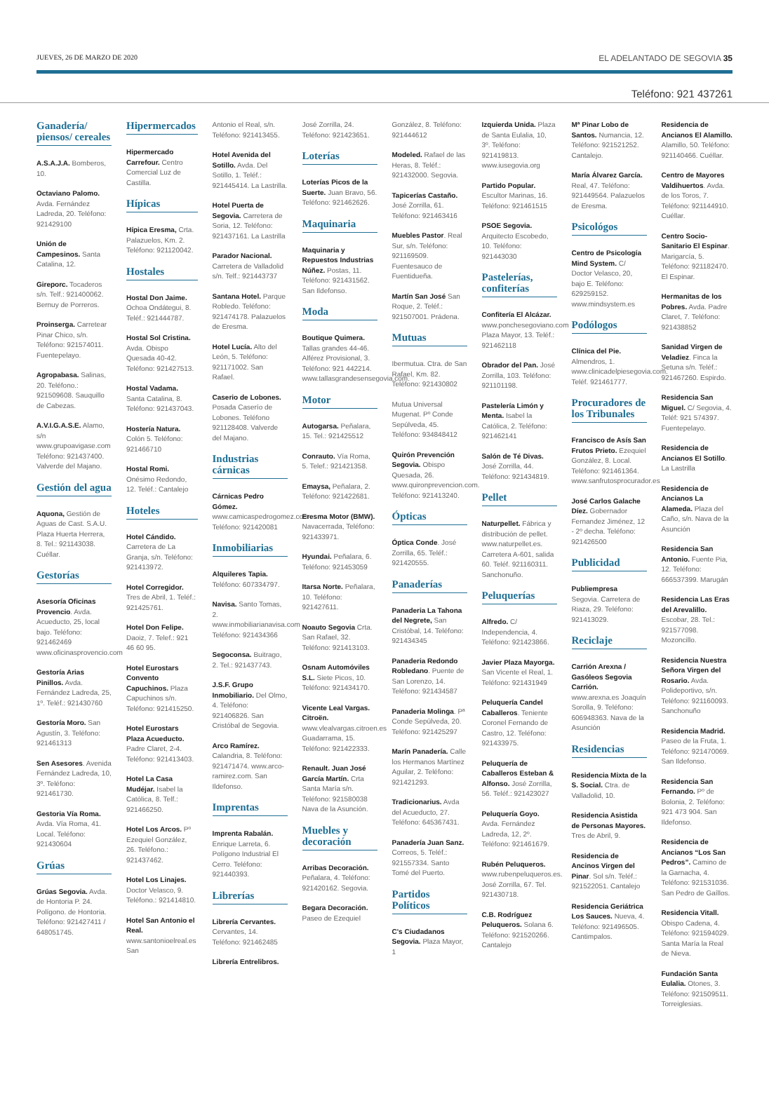JUEVES, 26 DE MARZO DE 2020 EL ADELANTADO DE SEGOVIA 35
Teléfono: 921 437261
Ganadería/ piensos/ cereales
A.S.A.J.A. Bomberos, 10.
Octaviano Palomo. Avda. Fernández Ladreda, 20. Teléfono: 921429100
Unión de Campesinos. Santa Catalina, 12.
Gireporc. Tocaderos s/n. Telf.: 921400062. Bernuy de Porreros.
Proinserga. Carretear Pinar Chico, s/n. Teléfono: 921574011. Fuentepelayo.
Agropabasa. Salinas, 20. Teléfono.: 921509608. Sauquillo de Cabezas.
A.V.I.G.A.S.E. Alamo, s/n www.grupoavigase.com Teléfono: 921437400. Valverde del Majano.
Gestión del agua
Aquona, Gestión de Aguas de Cast. S.A.U. Plaza Huerta Herrera, 8. Tel.: 921143038. Cuéllar.
Gestorías
Asesoría Oficinas Provencio. Avda. Acueducto, 25, local bajo. Teléfono: 921462469 www.oficinasprovencio.com
Gestoría Arias Pinillos. Avda. Fernández Ladreda, 25, 1º. Teléf.: 921430760
Gestoría Moro. San Agustín, 3. Teléfono: 921461313
Sen Asesores. Avenida Fernández Ladreda, 10, 3º. Teléfono: 921461730.
Gestoria Vía Roma. Avda. Vía Roma, 41. Local. Teléfono: 921430604
Grúas
Grúas Segovia. Avda. de Hontoria P. 24. Polígono. de Hontoria. Teléfono: 921427411 / 648051745.
Hipermercados
Hipermercado Carrefour. Centro Comercial Luz de Castilla.
Hípicas
Hípica Eresma, Crta. Palazuelos, Km. 2. Teléfono: 921120042.
Hostales
Hostal Don Jaime. Ochoa Ondátegui, 8. Teléf.: 921444787.
Hostal Sol Cristina. Avda. Obispo Quesada 40-42. Teléfono: 921427513.
Hostal Vadama. Santa Catalina, 8. Teléfono: 921437043.
Hostería Natura. Colón 5. Teléfono: 921466710
Hostal Romi. Onésimo Redondo, 12. Teléf.: Cantalejo
Hoteles
Hotel Cándido. Carretera de La Granja, s/n. Teléfono: 921413972.
Hotel Corregidor. Tres de Abril, 1. Teléf.: 921425761.
Hotel Don Felipe. Daoiz, 7. Telef.: 921 46 60 95.
Hotel Eurostars Convento Capuchinos. Plaza Capuchinos s/n. Teléfono: 921415250.
Hotel Eurostars Plaza Acueducto. Padre Claret, 2-4. Teléfono: 921413403.
Hotel La Casa Mudéjar. Isabel la Católica, 8. Telf.: 921466250.
Hotel Los Arcos. Pº Ezequiel González, 26. Teléfono.: 921437462.
Hotel Los Linajes. Doctor Velasco, 9. Teléfono.: 921414810.
Hotel San Antonio el Real. www.santonioelreal.es San
Antonio el Real, s/n. Teléfono: 921413455.
Hotel Avenida del Sotillo. Avda. Del Sotillo, 1. Teléf.: 921445414. La Lastrilla.
Hotel Puerta de Segovia. Carretera de Soria, 12. Teléfono: 921437161. La Lastrilla
Parador Nacional. Carretera de Valladolid s/n. Telf.: 921443737
Santana Hotel. Parque Robledo. Teléfono: 921474178. Palazuelos de Eresma.
Hotel Lucía. Alto del León, 5. Teléfono: 921171002. San Rafael.
Caserio de Lobones. Posada Caserío de Lobones. Teléfono 921128408. Valverde del Majano.
Industrias cárnicas
Cárnicas Pedro Gómez. www.camicaspedrogomez.com Teléfono: 921420081
Inmobiliarias
Alquileres Tapia. Teléfono: 607334797.
Navisa. Santo Tomas, 2. www.inmobiliarianavisa.com Teléfono: 921434366
Segoconsa. Buitrago, 2. Tel.: 921437743.
J.S.F. Grupo Inmobiliario. Del Olmo, 4. Teléfono: 921406826. San Cristóbal de Segovia.
Arco Ramírez. Calandria, 8. Teléfono: 921471474. www.arco-ramirez.com. San Ildefonso.
Imprentas
Imprenta Rabalán. Enrique Larreta, 6. Polígono Industrial El Cerro. Teléfono: 921440393.
Librerías
Librería Cervantes. Cervantes, 14. Teléfono: 921462485
Librería Entrelibros.
José Zorrilla, 24. Teléfono: 921423651.
Loterías
Loterías Picos de la Suerte. Juan Bravo, 56. Teléfono: 921462626.
Maquinaria
Maquinaria y Repuestos Industrias Núñez. Postas, 11. Teléfono: 921431562. San Ildefonso.
Moda
Boutique Quimera. Tallas grandes 44-46. Alférez Provisional, 3. Teléfono: 921 442214. www.tallasgrandesensegovia.com.
Motor
Autogarsa. Peñalara, 15. Tel.: 921425512
Conrauto. Vía Roma, 5. Telef.: 921421358.
Emaysa, Peñalara, 2. Teléfono: 921422681.
Eresma Motor (BMW). Navacerrada, Teléfono: 921433971.
Hyundai. Peñalara, 6. Teléfono: 921453059
Itarsa Norte. Peñalara, 10. Teléfono: 921427611.
Noauto Segovia Crta. San Rafael, 32. Teléfono: 921413103.
Osnam Automóviles S.L. Siete Picos, 10. Teléfono: 921434170.
Vicente Leal Vargas. Citroën. www.vlealvargas.citroen.es Guadarrama, 15. Teléfono: 921422333.
Renault. Juan José García Martín. Crta Santa María s/n. Teléfono: 921580038 Nava de la Asunción.
Muebles y decoración
Arribas Decoración. Peñalara, 4. Teléfono: 921420162. Segovia.
Begara Decoración. Paseo de Ezequiel
González, 8. Teléfono: 921444612
Modeled. Rafael de las Heras, 8. Teléf.: 921432000. Segovia.
Tapicerías Castaño. José Zorrilla, 61. Teléfono: 921463416
Muebles Pastor. Real Sur, s/n. Teléfono: 921169509. Fuentesauco de Fuentidueña.
Martín San José San Roque, 2. Teléf.: 921507001. Prádena.
Mutuas
Ibermutua. Ctra. de San Rafael, Km. 82. Teléfono: 921430802
Mutua Universal Mugenat. Pº Conde Sepúlveda, 45. Teléfono: 934848412
Quirón Prevención Segovia. Obispo Quesada, 26. www.quironprevencion.com. Teléfono: 921413240.
Ópticas
Óptica Conde. José Zorrilla, 65. Teléf.: 921420555.
Panaderías
Panaderia La Tahona del Negrete, San Cristóbal, 14. Teléfono: 921434345
Panaderia Redondo Robledano. Puente de San Lorenzo, 14. Teléfono: 921434587
Panaderia Molinga. Pª Conde Sepúlveda, 20. Teléfono: 921425297
Marín Panadería. Calle los Hermanos Martínez Aguilar, 2. Teléfono: 921421293.
Tradicionarius. Avda del Acueducto, 27. Teléfono: 645367431.
Panadería Juan Sanz. Correos, 5. Teléf.: 921557334. Santo Tomé del Puerto.
Partidos Políticos
C's Ciudadanos Segovia. Plaza Mayor, 1
Izquierda Unida. Plaza de Santa Eulalia, 10, 3º. Teléfono: 921419813. www.iusegovia.org
Partido Popular. Escultor Marinas, 16. Teléfono: 921461515
PSOE Segovia. Arquitecto Escobedo, 10. Teléfono: 921443030
Pastelerías, confiterías
Confitería El Alcázar. www.ponchesegoviano.com Plaza Mayor, 13. Teléf.: 921462118
Obrador del Pan. José Zorrilla, 103. Teléfono: 921101198.
Pastelería Limón y Menta. Isabel la Católica, 2. Teléfono: 921462141
Salón de Té Divas. José Zorrilla, 44. Teléfono: 921434819.
Pellet
Naturpellet. Fábrica y distribución de pellet. www.naturpellet.es. Carretera A-601, salida 60. Teléf. 921160311. Sanchonuño.
Peluquerías
Alfredo. C/ Independencia, 4. Teléfono: 921423866.
Javier Plaza Mayorga. San Vicente el Real, 1. Teléfono: 921431949
Peluquería Candel Caballeros. Teniente Coronel Fernando de Castro, 12. Teléfono: 921433975.
Peluquería de Caballeros Esteban & Alfonso. José Zorrilla, 56. Teléf.: 921423027
Peluquería Goyo. Avda. Fernández Ladreda, 12, 2º. Teléfono: 921461679.
Rubén Peluqueros. www.rubenpeluqueros.es. José Zorrilla, 67. Tel. 921430718.
C.B. Rodríguez Peluqueros. Solana 6. Teléfono: 921520266. Cantalejo
Mª Pinar Lobo de Santos. Numancia, 12. Teléfono: 921521252. Cantalejo.
María Álvarez García. Real, 47. Teléfono: 921449564. Palazuelos de Eresma.
Psicológos
Centro de Psicología Mind System. C/ Doctor Velasco, 20, bajo E. Teléfono: 629259152. www.mindsystem.es
Podólogos
Clínica del Pie. Almendros, 1. www.clinicadelpiesegovia.com. Teléf. 921461777.
Procuradores de los Tribunales
Francisco de Asís San Frutos Prieto. Ezequiel González, 8. Local. Teléfono: 921461364. www.sanfrutosprocurador.es
José Carlos Galache Díez. Gobernador Fernandez Jiménez, 12 - 2º decha. Teléfono: 921426500
Publicidad
Publiempresa Segovia. Carretera de Riaza, 29. Teléfono: 921413029.
Reciclaje
Carrión Arexna / Gasóleos Segovia Carrión. www.arexna.es Joaquín Sorolla, 9. Teléfono: 606948363. Nava de la Asunción
Residencias
Residencia Mixta de la S. Social. Ctra. de Valladolid, 10.
Residencia Asistida de Personas Mayores. Tres de Abril, 9.
Residencia de Ancinos Virgen del Pinar. Sol s/n. Teléf.: 921522051. Cantalejo
Residencia Geriátrica Los Sauces. Nueva, 4. Teléfono: 921496505. Cantimpalos.
Residencia de Ancianos El Alamillo. Alamillo, 50. Teléfono: 921140466. Cuéllar.
Centro de Mayores Valdihuertos. Avda. de los Toros, 7. Teléfono: 921144910. Cuéllar.
Centro Socio-Sanitario El Espinar. Marigarcía, 5. Teléfono: 921182470. El Espinar.
Hermanitas de los Pobres. Avda. Padre Claret, 7. Teléfono: 921438852
Sanidad Virgen de Veladiez. Finca la Setuna s/n. Teléf.: 921467260. Espirdo.
Residencia San Miguel. C/ Segovia, 4. Teléf: 921 574397. Fuentepelayo.
Residencia de Ancianos El Sotillo. La Lastrilla
Residencia de Ancianos La Alameda. Plaza del Caño, s/n. Nava de la Asunción
Residencia San Antonio. Fuente Pia, 12. Teléfono: 666537399. Marugán
Residencia Las Eras del Arevalillo. Escobar, 28. Tel.: 921577098. Mozoncillo.
Residencia Nuestra Señora Virgen del Rosario. Avda. Polideportivo, s/n. Teléfono: 921160093. Sanchonuño
Residencia Madrid. Paseo de la Fruta, 1. Teléfono: 921470069. San Ildefonso.
Residencia San Fernando. Pº de Bolonia, 2. Teléfono: 921 473 904. San Ildefonso.
Residencia de Ancianos “Los San Pedros”. Camino de la Garnacha, 4. Teléfono: 921531036. San Pedro de Gaíllos.
Residencia Vitall. Obispo Cadena, 4. Teléfono: 921594029. Santa María la Real de Nieva.
Fundación Santa Eulalia. Otones, 3. Teléfono: 921509511. Torreiglesias.